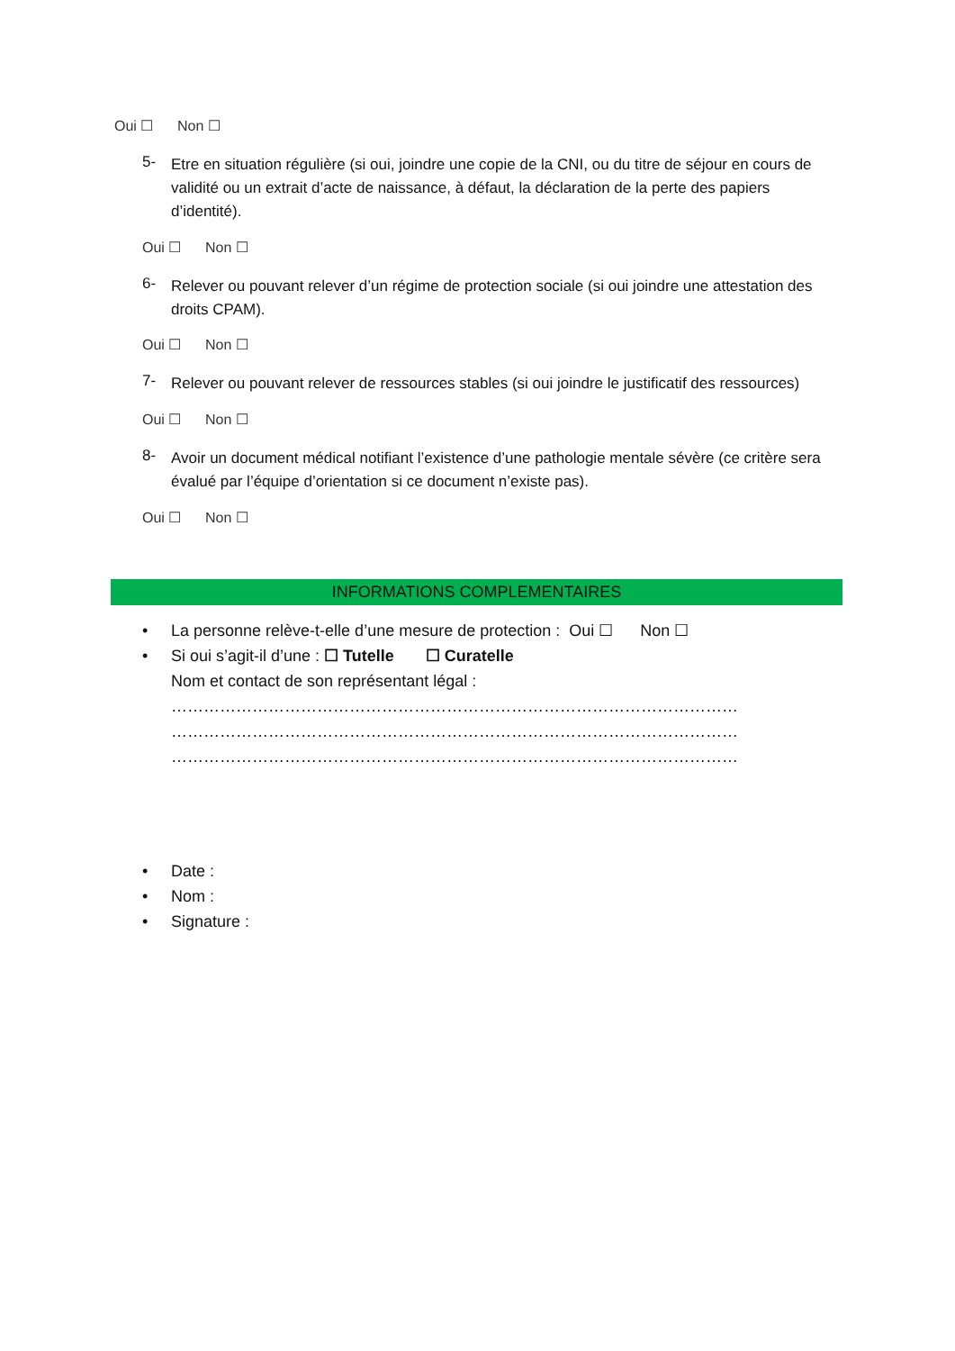Oui ☐ Non ☐
5- Etre en situation régulière (si oui, joindre une copie de la CNI, ou du titre de séjour en cours de validité ou un extrait d’acte de naissance, à défaut, la déclaration de la perte des papiers d’identité).
Oui ☐ Non ☐
6- Relever ou pouvant relever d’un régime de protection sociale (si oui joindre une attestation des droits CPAM).
Oui ☐ Non ☐
7- Relever ou pouvant relever de ressources stables (si oui joindre le justificatif des ressources)
Oui ☐ Non ☐
8- Avoir un document médical notifiant l’existence d’une pathologie mentale sévère (ce critère sera évalué par l’équipe d’orientation si ce document n’existe pas).
Oui ☐ Non ☐
INFORMATIONS COMPLEMENTAIRES
• La personne relève-t-elle d’une mesure de protection : Oui ☐ Non ☐
• Si oui s’agit-il d’une : ☐ Tutelle ☐ Curatelle
Nom et contact de son représentant légal :
……………………………………………………………………………………………
……………………………………………………………………………………………
……………………………………………………………………………………………
• Date :
• Nom :
• Signature :